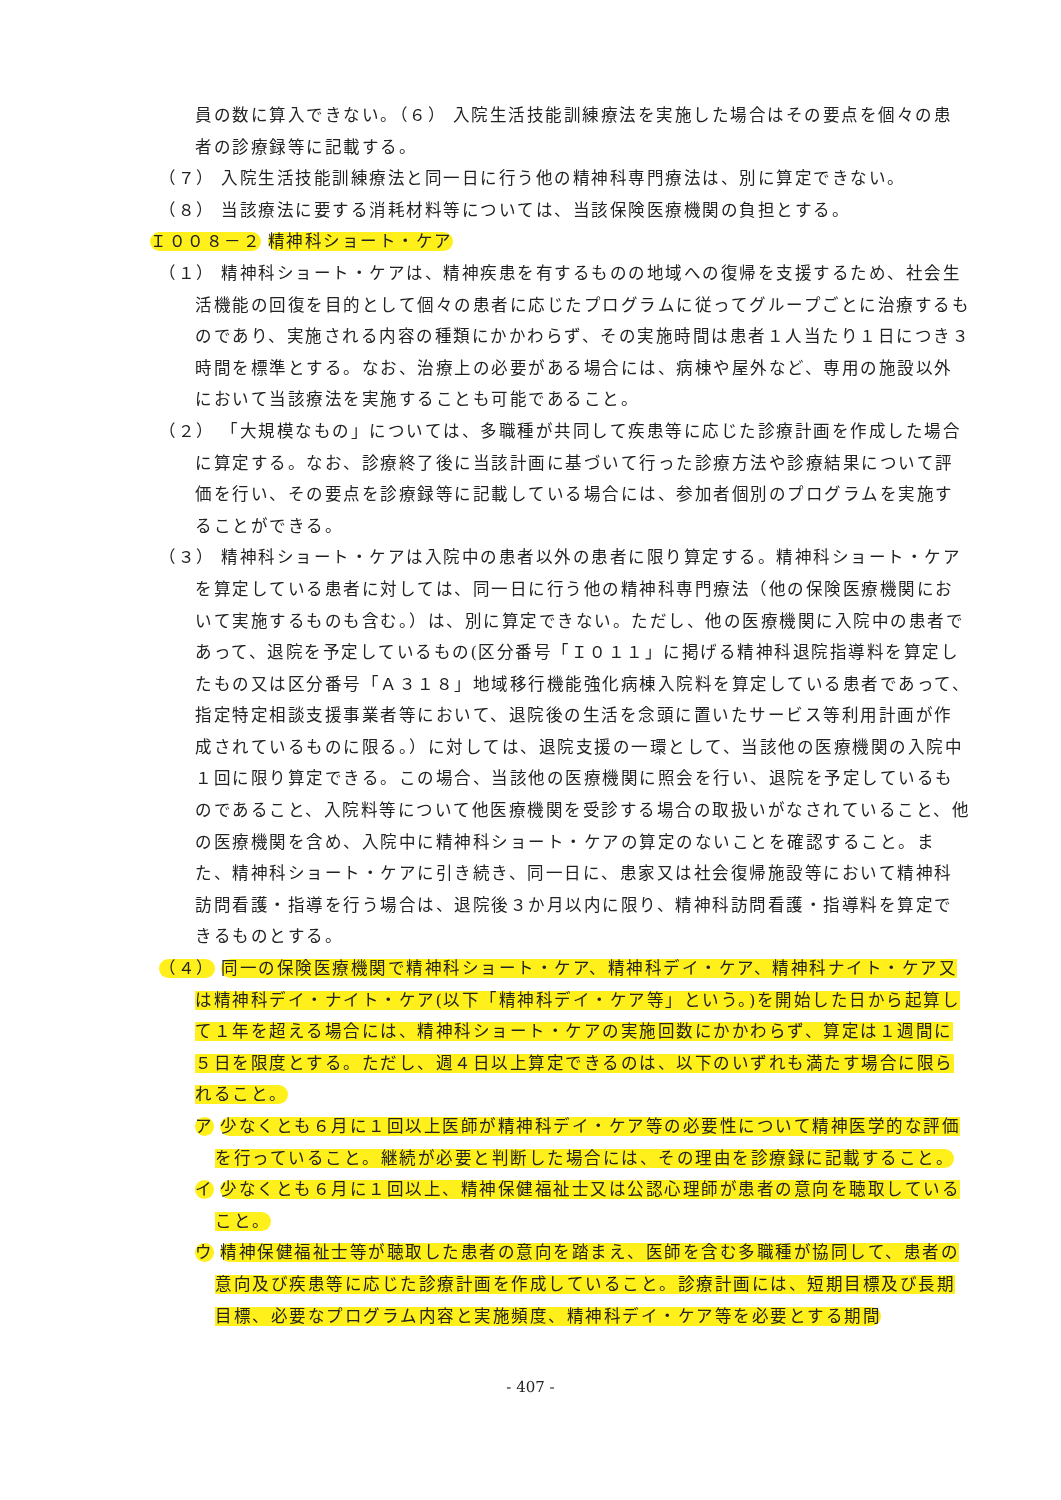員の数に算入できない。（６） 入院生活技能訓練療法を実施した場合はその要点を個々の患者の診療録等に記載する。
（７） 入院生活技能訓練療法と同一日に行う他の精神科専門療法は、別に算定できない。
（８） 当該療法に要する消耗材料等については、当該保険医療機関の負担とする。
Ｉ００８－２ 精神科ショート・ケア
（１） 精神科ショート・ケアは、精神疾患を有するものの地域への復帰を支援するため、社会生活機能の回復を目的として個々の患者に応じたプログラムに従ってグループごとに治療するものであり、実施される内容の種類にかかわらず、その実施時間は患者１人当たり１日につき３時間を標準とする。なお、治療上の必要がある場合には、病棟や屋外など、専用の施設以外において当該療法を実施することも可能であること。
（２） 「大規模なもの」については、多職種が共同して疾患等に応じた診療計画を作成した場合に算定する。なお、診療終了後に当該計画に基づいて行った診療方法や診療結果について評価を行い、その要点を診療録等に記載している場合には、参加者個別のプログラムを実施することができる。
（３） 精神科ショート・ケアは入院中の患者以外の患者に限り算定する。精神科ショート・ケアを算定している患者に対しては、同一日に行う他の精神科専門療法（他の保険医療機関において実施するものも含む。）は、別に算定できない。ただし、他の医療機関に入院中の患者であって、退院を予定しているもの(区分番号「Ｉ０１１」に掲げる精神科退院指導料を算定したもの又は区分番号「Ａ３１８」地域移行機能強化病棟入院料を算定している患者であって、指定特定相談支援事業者等において、退院後の生活を念頭に置いたサービス等利用計画が作成されているものに限る。）に対しては、退院支援の一環として、当該他の医療機関の入院中１回に限り算定できる。この場合、当該他の医療機関に照会を行い、退院を予定しているものであること、入院料等について他医療機関を受診する場合の取扱いがなされていること、他の医療機関を含め、入院中に精神科ショート・ケアの算定のないことを確認すること。また、精神科ショート・ケアに引き続き、同一日に、患家又は社会復帰施設等において精神科訪問看護・指導を行う場合は、退院後３か月以内に限り、精神科訪問看護・指導料を算定できるものとする。
（４） 同一の保険医療機関で精神科ショート・ケア、精神科デイ・ケア、精神科ナイト・ケア又は精神科デイ・ナイト・ケア(以下「精神科デイ・ケア等」という。)を開始した日から起算して１年を超える場合には、精神科ショート・ケアの実施回数にかかわらず、算定は１週間に５日を限度とする。ただし、週４日以上算定できるのは、以下のいずれも満たす場合に限られること。
ア 少なくとも６月に１回以上医師が精神科デイ・ケア等の必要性について精神医学的な評価を行っていること。継続が必要と判断した場合には、その理由を診療録に記載すること。
イ 少なくとも６月に１回以上、精神保健福祉士又は公認心理師が患者の意向を聴取していること。
ウ 精神保健福祉士等が聴取した患者の意向を踏まえ、医師を含む多職種が協同して、患者の意向及び疾患等に応じた診療計画を作成していること。診療計画には、短期目標及び長期目標、必要なプログラム内容と実施頻度、精神科デイ・ケア等を必要とする期間
- 407 -